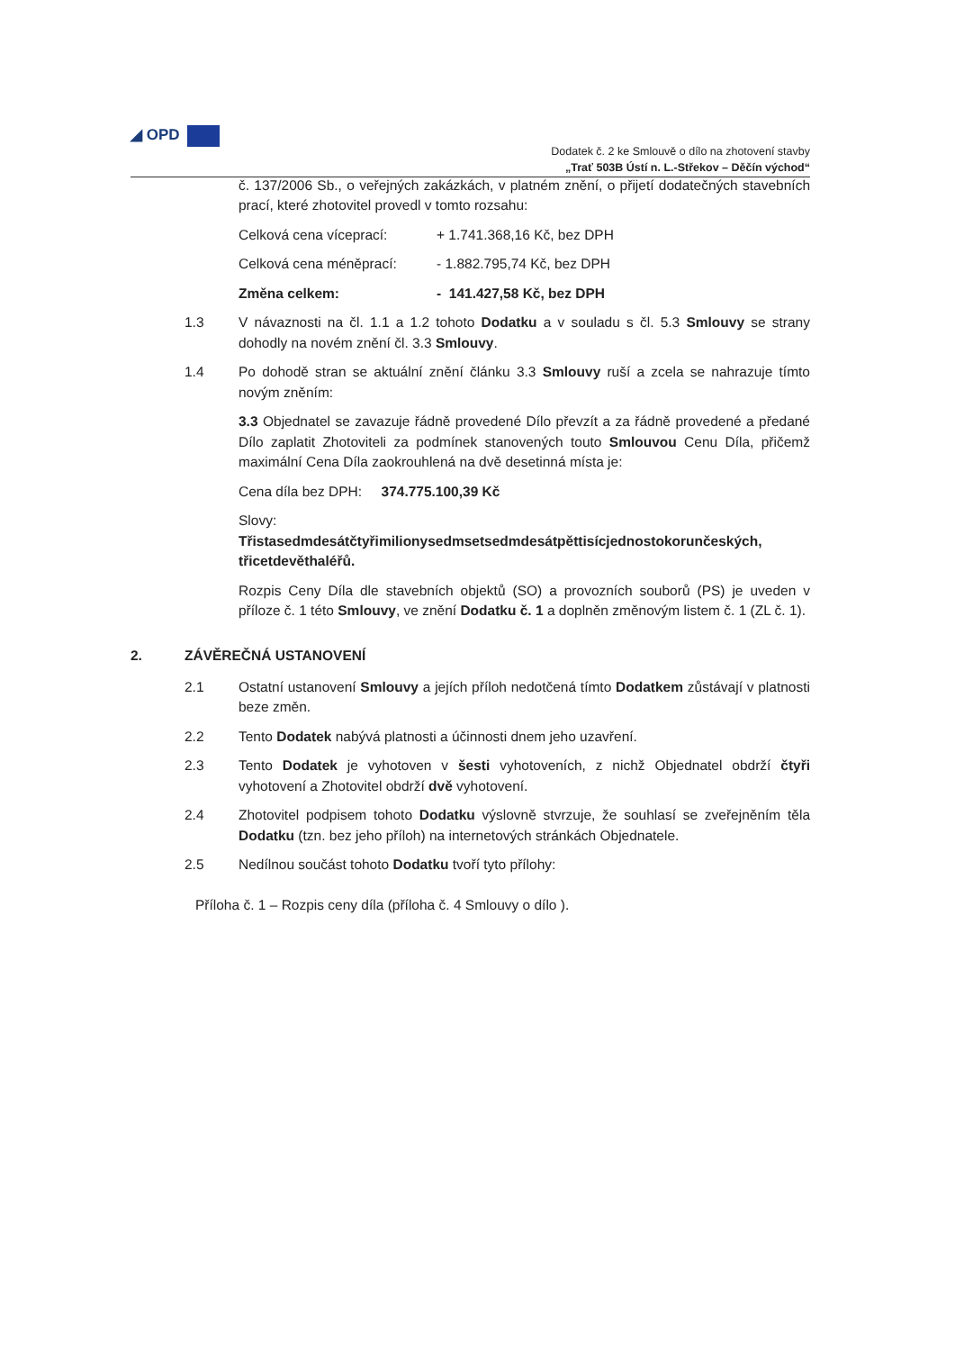◢ OPD
Dodatek č. 2 ke Smlouvě o dílo na zhotovení stavby
„Trať 503B Ústí n. L.-Střekov – Děčín východ“
č. 137/2006 Sb., o veřejných zakázkách, v platném znění, o přijetí dodatečných stavebních prací, které zhotovitel provedl v tomto rozsahu:
Celková cena víceprací: + 1.741.368,16 Kč, bez DPH
Celková cena méněprací: - 1.882.795,74 Kč, bez DPH
Změna celkem: - 141.427,58 Kč, bez DPH
1.3 V návaznosti na čl. 1.1 a 1.2 tohoto Dodatku a v souladu s čl. 5.3 Smlouvy se strany dohodly na novém znění čl. 3.3 Smlouvy.
1.4 Po dohodě stran se aktuální znění článku 3.3 Smlouvy ruší a zcela se nahrazuje tímto novým zněním:
3.3 Objednatel se zavazuje řádně provedené Dílo převzít a za řádně provedené a předané Dílo zaplatit Zhotoviteli za podmínek stanovených touto Smlouvou Cenu Díla, přičemž maximální Cena Díla zaokrouhlená na dvě desetinná místa je:
Cena díla bez DPH: 374.775.100,39 Kč
Slovy:
Třistasedmdesátčtyřimilionysedmsetsedmdesátpěttisícjednostokorunčeských, třicetdevěthaléřů.
Rozpis Ceny Díla dle stavebních objektů (SO) a provozních souborů (PS) je uveden v příloze č. 1 této Smlouvy, ve znění Dodatku č. 1 a doplněn změnovým listem č. 1 (ZL č. 1).
2. ZÁVĚREČNÁ USTANOVENÍ
2.1 Ostatní ustanovení Smlouvy a jejích příloh nedotčená tímto Dodatkem zůstávají v platnosti beze změn.
2.2 Tento Dodatek nabývá platnosti a účinnosti dnem jeho uzavření.
2.3 Tento Dodatek je vyhotoven v šesti vyhotoveních, z nichž Objednatel obdrží čtyři vyhotovení a Zhotovitel obdrží dvě vyhotovení.
2.4 Zhotovitel podpisem tohoto Dodatku výslovně stvrzuje, že souhlasí se zveřejněním těla Dodatku (tzn. bez jeho příloh) na internetových stránkách Objednatele.
2.5 Nedílnou součást tohoto Dodatku tvoří tyto přílohy:
Příloha č. 1 – Rozpis ceny díla (příloha č. 4 Smlouvy o dílo ).